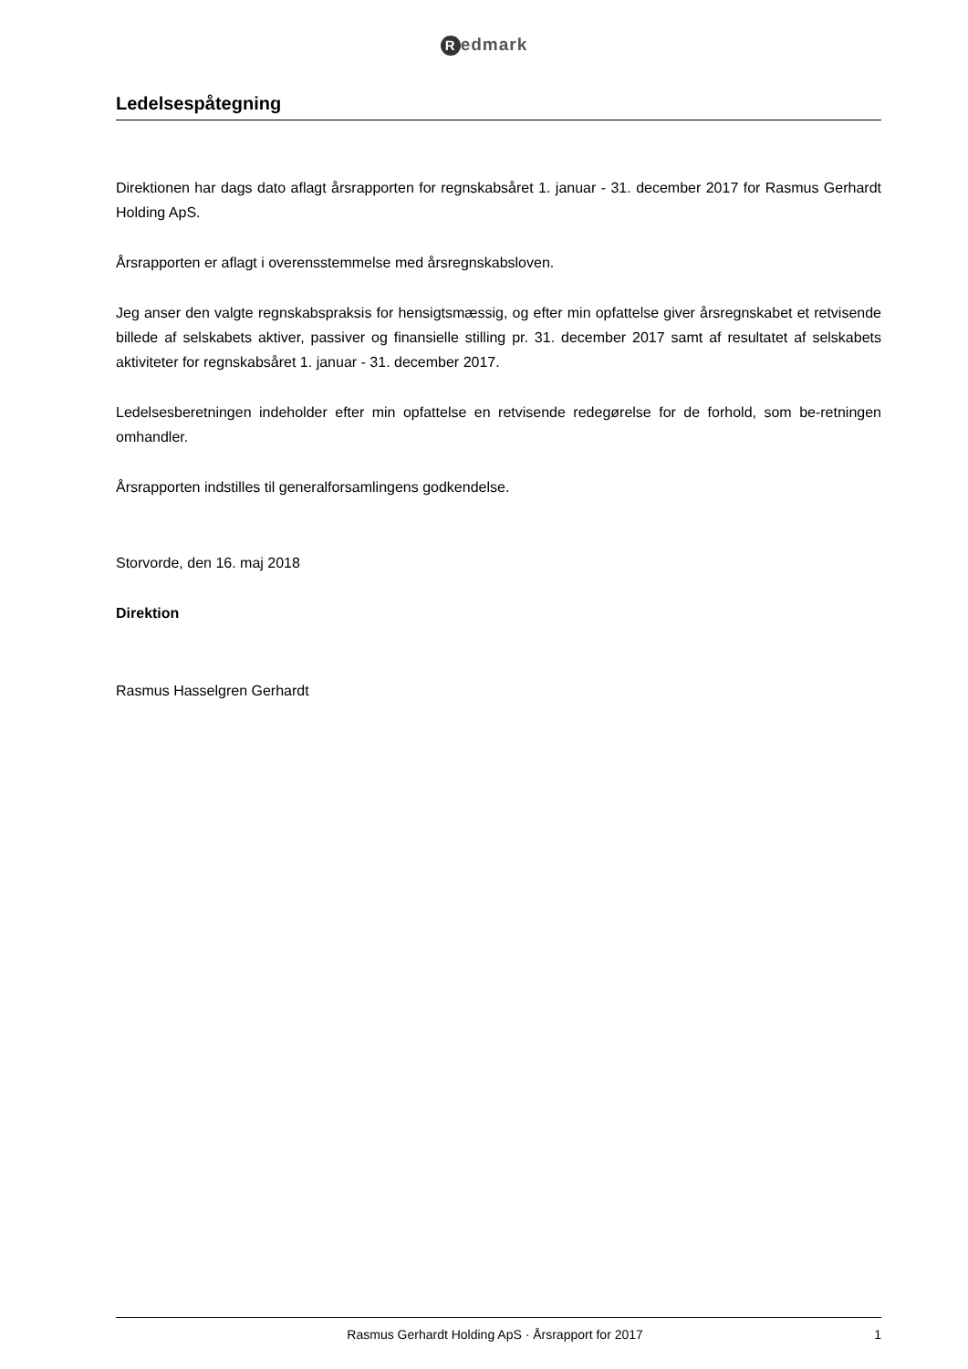Redmark
Ledelsespåtegning
Direktionen har dags dato aflagt årsrapporten for regnskabsåret 1. januar - 31. december 2017 for Rasmus Gerhardt Holding ApS.
Årsrapporten er aflagt i overensstemmelse med årsregnskabsloven.
Jeg anser den valgte regnskabspraksis for hensigtsmæssig, og efter min opfattelse giver årsregnskabet et retvisende billede af selskabets aktiver, passiver og finansielle stilling pr. 31. december 2017 samt af resultatet af selskabets aktiviteter for regnskabsåret 1. januar - 31. december 2017.
Ledelsesberetningen indeholder efter min opfattelse en retvisende redegørelse for de forhold, som be-retningen omhandler.
Årsrapporten indstilles til generalforsamlingens godkendelse.
Storvorde, den 16. maj 2018
Direktion
Rasmus Hasselgren Gerhardt
Rasmus Gerhardt Holding ApS · Årsrapport for 2017
1